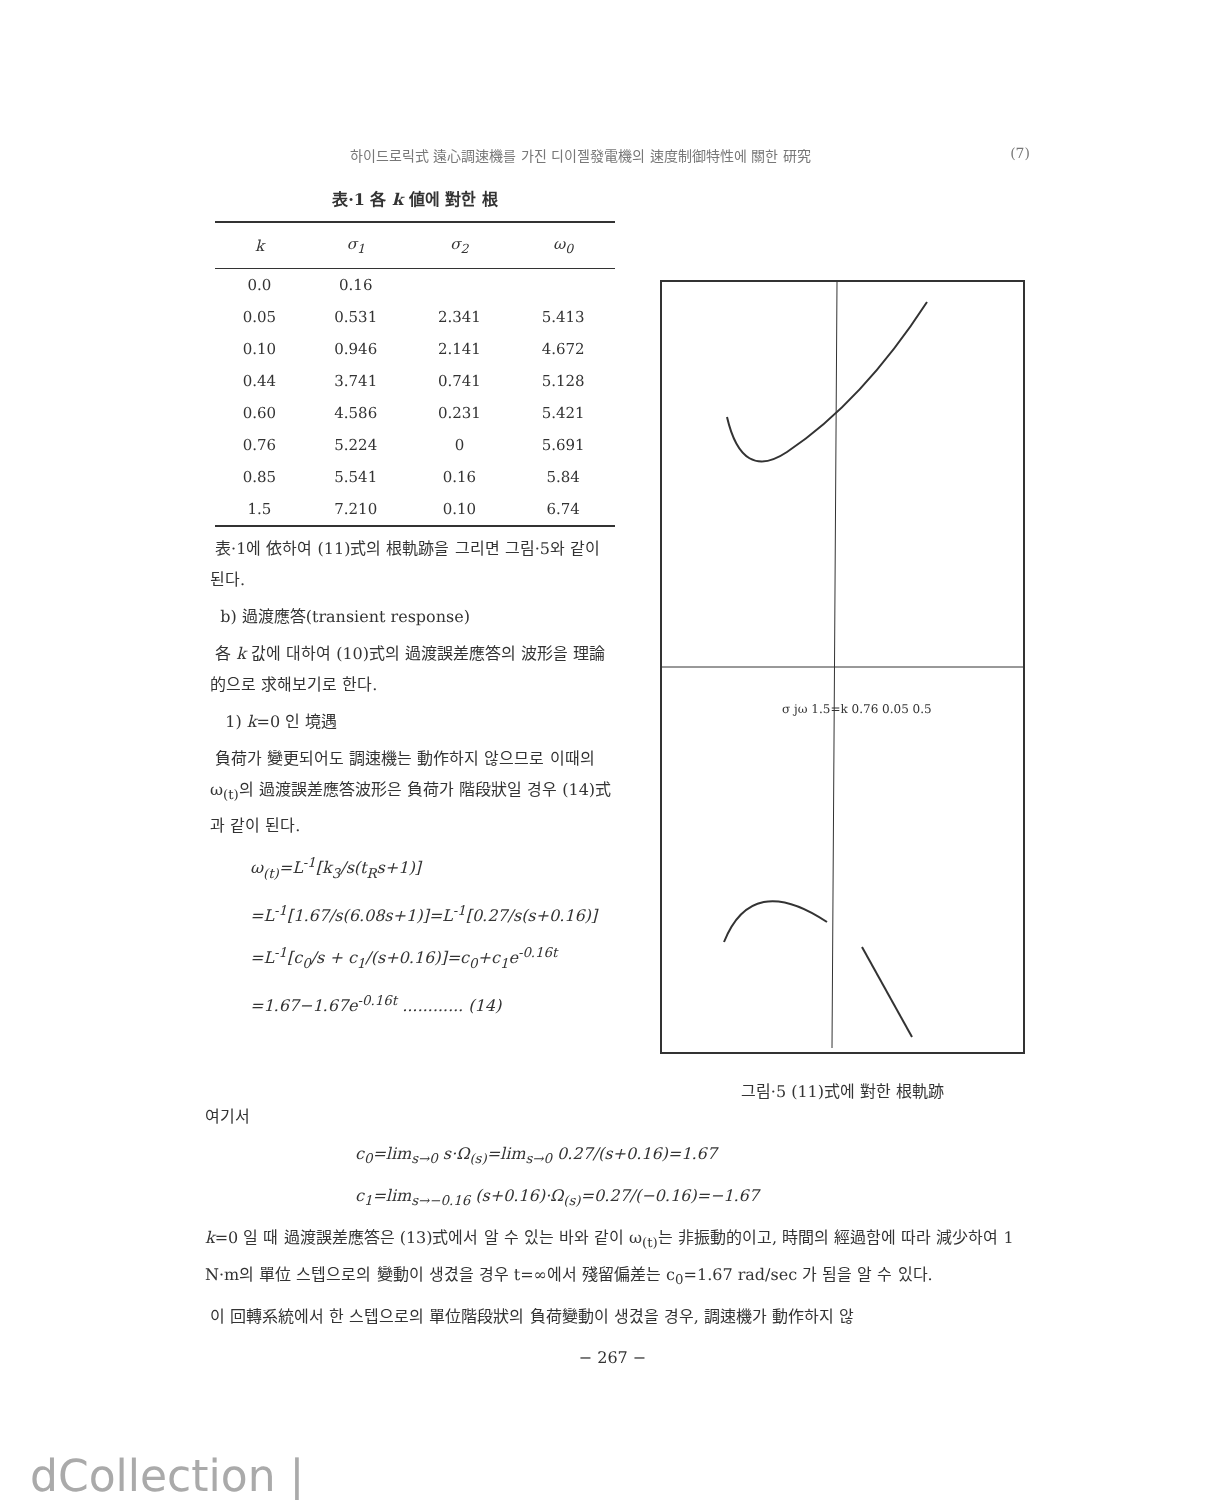하이드로릭式 遠心調速機를 가진 디이젤發電機의 速度制御特性에 關한 研究 (7)
表·1 各 k 値에 對한 根
| k | σ<sub>1</sub> | σ<sub>2</sub> | ω<sub>0</sub> |
| --- | --- | --- | --- |
| 0.0 | 0.16 | | |
| 0.05 | 0.531 | 2.341 | 5.413 |
| 0.10 | 0.946 | 2.141 | 4.672 |
| 0.44 | 3.741 | 0.741 | 5.128 |
| 0.60 | 4.586 | 0.231 | 5.421 |
| 0.76 | 5.224 | 0 | 5.691 |
| 0.85 | 5.541 | 0.16 | 5.84 |
| 1.5 | 7.210 | 0.10 | 6.74 |
表·1에 依하여 (11)式의 根軌跡을 그리면 그림·5와 같이 된다.
b) 過渡應答(transient response)
各 k 값에 대하여 (10)式의 過渡誤差應答의 波形을 理論的으로 求해보기로 한다.
1) k=0 인 境遇
負荷가 變更되어도 調速機는 動作하지 않으므로 이때의 ω<sub>(t)</sub>의 過渡誤差應答波形은 負荷가 階段狀일 경우 (14)式과 같이 된다.
ω<sub>(t)</sub>=L<sup>-1</sup>[k<sub>3</sub>/s(t<sub>R</sub>s+1)]
=L<sup>-1</sup>[1.67/s(6.08s+1)]=L<sup>-1</sup>[0.27/s(s+0.16)]
=L<sup>-1</sup>[c<sub>0</sub>/s + c<sub>1</sub>/(s+0.16)]=c<sub>0</sub>+c<sub>1</sub>e<sup>-0.16t</sup>
=1.67−1.67e<sup>-0.16t</sup> ............ (14)
σ jω 1.5=k 0.76 0.05 0.5
그림·5 (11)式에 對한 根軌跡
여기서
c<sub>0</sub>=lim<sub>s→0</sub> s·Ω<sub>(s)</sub>=lim<sub>s→0</sub> 0.27/(s+0.16)=1.67
c<sub>1</sub>=lim<sub>s→−0.16</sub> (s+0.16)·Ω<sub>(s)</sub>=0.27/(−0.16)=−1.67
k=0 일 때 過渡誤差應答은 (13)式에서 알 수 있는 바와 같이 ω<sub>(t)</sub>는 非振動的이고, 時間의 經過함에 따라 減少하여 1 N·m의 單位 스텝으로의 變動이 생겼을 경우 t=∞에서 殘留偏差는 c<sub>0</sub>=1.67 rad/sec 가 됨을 알 수 있다.
이 回轉系統에서 한 스텝으로의 單位階段狀의 負荷變動이 생겼을 경우, 調速機가 動作하지 않
− 267 −
dCollection |